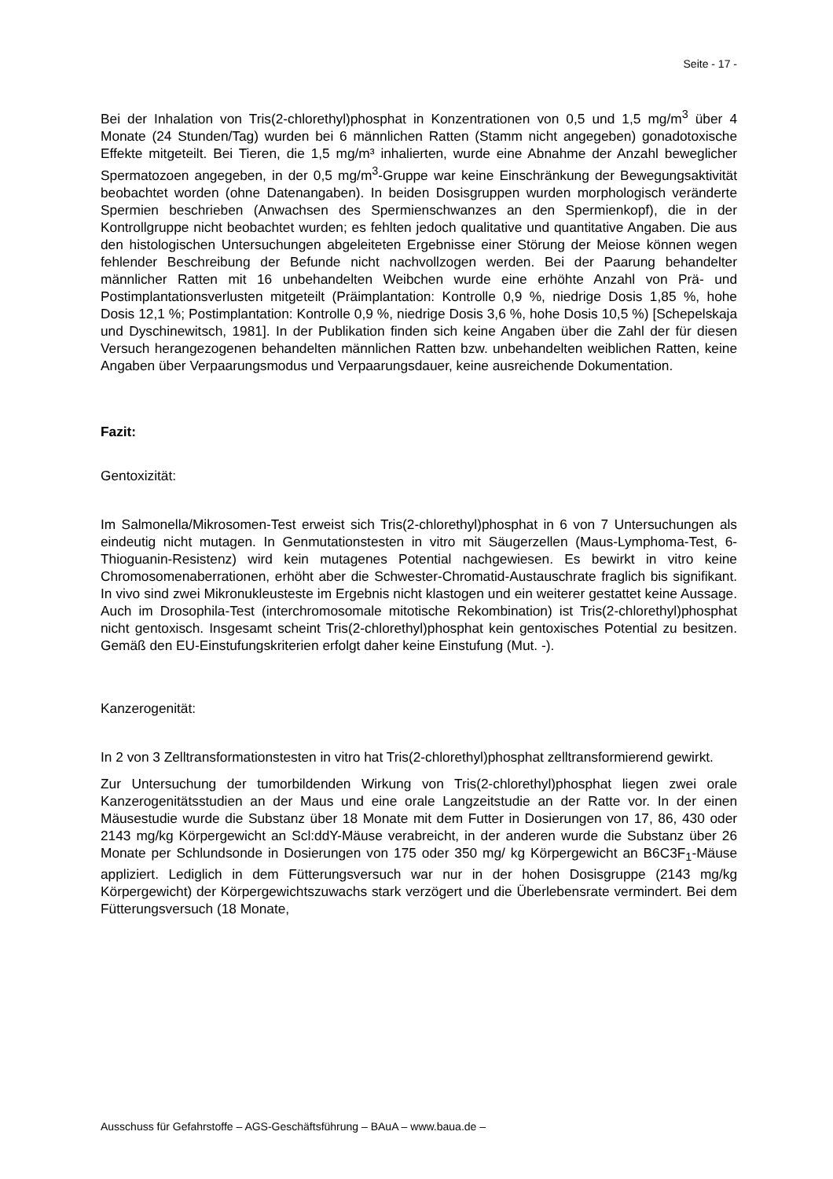Seite - 17 -
Bei der Inhalation von Tris(2-chlorethyl)phosphat in Konzentrationen von 0,5 und 1,5 mg/m<sup>3</sup> über 4 Monate (24 Stunden/Tag) wurden bei 6 männlichen Ratten (Stamm nicht angegeben) gonadotoxische Effekte mitgeteilt. Bei Tieren, die 1,5 mg/m³ inhalierten, wurde eine Abnahme der Anzahl beweglicher Spermatozoen angegeben, in der 0,5 mg/m<sup>3</sup>-Gruppe war keine Einschränkung der Bewegungsaktivität beobachtet worden (ohne Datenangaben). In beiden Dosisgruppen wurden morphologisch veränderte Spermien beschrieben (Anwachsen des Spermienschwanzes an den Spermienkopf), die in der Kontrollgruppe nicht beobachtet wurden; es fehlten jedoch qualitative und quantitative Angaben. Die aus den histologischen Untersuchungen abgeleiteten Ergebnisse einer Störung der Meiose können wegen fehlender Beschreibung der Befunde nicht nachvollzogen werden. Bei der Paarung behandelter männlicher Ratten mit 16 unbehandelten Weibchen wurde eine erhöhte Anzahl von Prä- und Postimplantationsverlusten mitgeteilt (Präimplantation: Kontrolle 0,9 %, niedrige Dosis 1,85 %, hohe Dosis 12,1 %; Postimplantation: Kontrolle 0,9 %, niedrige Dosis 3,6 %, hohe Dosis 10,5 %) [Schepelskaja und Dyschinewitsch, 1981]. In der Publikation finden sich keine Angaben über die Zahl der für diesen Versuch herangezogenen behandelten männlichen Ratten bzw. unbehandelten weiblichen Ratten, keine Angaben über Verpaarungsmodus und Verpaarungsdauer, keine ausreichende Dokumentation.
Fazit:
Gentoxizität:
Im Salmonella/Mikrosomen-Test erweist sich Tris(2-chlorethyl)phosphat in 6 von 7 Untersuchungen als eindeutig nicht mutagen. In Genmutationstesten in vitro mit Säugerzellen (Maus-Lymphoma-Test, 6-Thioguanin-Resistenz) wird kein mutagenes Potential nachgewiesen. Es bewirkt in vitro keine Chromosomenaberrationen, erhöht aber die Schwester-Chromatid-Austauschrate fraglich bis signifikant. In vivo sind zwei Mikronukleusteste im Ergebnis nicht klastogen und ein weiterer gestattet keine Aussage. Auch im Drosophila-Test (interchromosomale mitotische Rekombination) ist Tris(2-chlorethyl)phosphat nicht gentoxisch. Insgesamt scheint Tris(2-chlorethyl)phosphat kein gentoxisches Potential zu besitzen. Gemäß den EU-Einstufungskriterien erfolgt daher keine Einstufung (Mut. -).
Kanzerogenität:
In 2 von 3 Zelltransformationstesten in vitro hat Tris(2-chlorethyl)phosphat zelltransformierend gewirkt.
Zur Untersuchung der tumorbildenden Wirkung von Tris(2-chlorethyl)phosphat liegen zwei orale Kanzerogenitätsstudien an der Maus und eine orale Langzeitstudie an der Ratte vor. In der einen Mäusestudie wurde die Substanz über 18 Monate mit dem Futter in Dosierungen von 17, 86, 430 oder 2143 mg/kg Körpergewicht an Scl:ddY-Mäuse verabreicht, in der anderen wurde die Substanz über 26 Monate per Schlundsonde in Dosierungen von 175 oder 350 mg/ kg Körpergewicht an B6C3F<sub>1</sub>-Mäuse appliziert. Lediglich in dem Fütterungsversuch war nur in der hohen Dosisgruppe (2143 mg/kg Körpergewicht) der Körpergewichtszuwachs stark verzögert und die Überlebensrate vermindert. Bei dem Fütterungsversuch (18 Monate,
Ausschuss für Gefahrstoffe – AGS-Geschäftsführung – BAuA – www.baua.de –